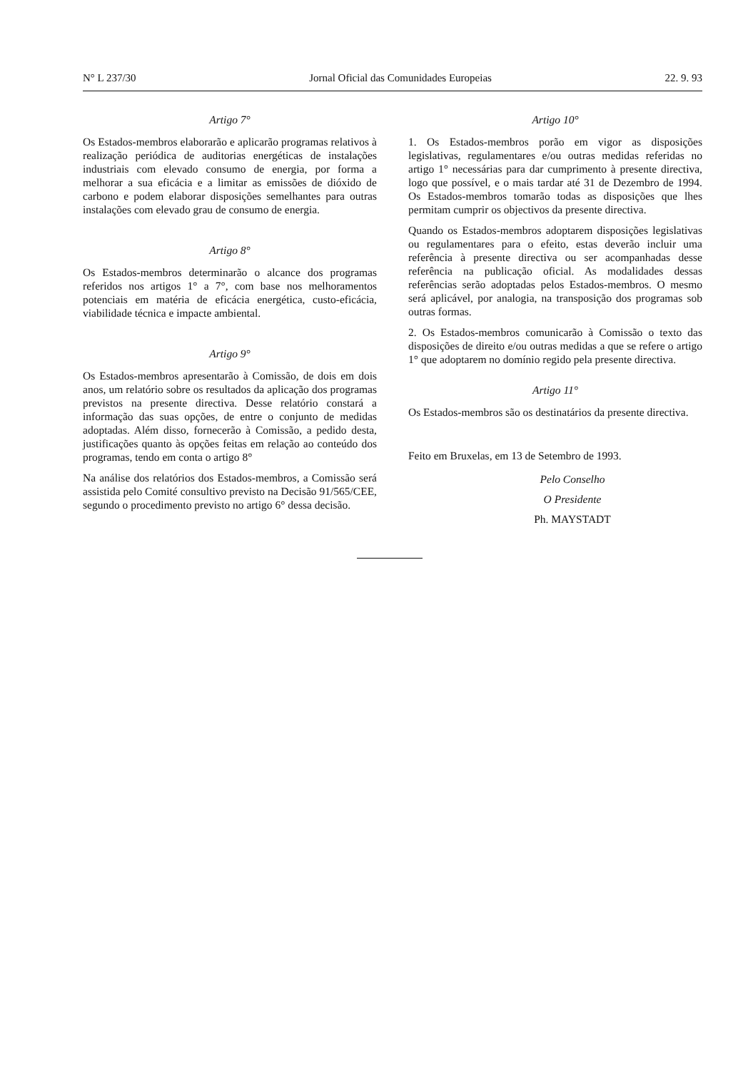N° L 237/30 Jornal Oficial das Comunidades Europeias 22. 9. 93
Artigo 7°
Os Estados-membros elaborarão e aplicarão programas relativos à realização periódica de auditorias energéticas de instalações industriais com elevado consumo de energia, por forma a melhorar a sua eficácia e a limitar as emissões de dióxido de carbono e podem elaborar disposições semelhantes para outras instalações com elevado grau de consumo de energia.
Artigo 8°
Os Estados-membros determinarão o alcance dos programas referidos nos artigos 1° a 7°, com base nos melhoramentos potenciais em matéria de eficácia energética, custo-eficácia, viabilidade técnica e impacte ambiental.
Artigo 9°
Os Estados-membros apresentarão à Comissão, de dois em dois anos, um relatório sobre os resultados da aplicação dos programas previstos na presente directiva. Desse relatório constará a informação das suas opções, de entre o conjunto de medidas adoptadas. Além disso, fornecerão à Comissão, a pedido desta, justificações quanto às opções feitas em relação ao conteúdo dos programas, tendo em conta o artigo 8°
Na análise dos relatórios dos Estados-membros, a Comissão será assistida pelo Comité consultivo previsto na Decisão 91/565/CEE, segundo o procedimento previsto no artigo 6° dessa decisão.
Artigo 10°
1. Os Estados-membros porão em vigor as disposições legislativas, regulamentares e/ou outras medidas referidas no artigo 1° necessárias para dar cumprimento à presente directiva, logo que possível, e o mais tardar até 31 de Dezembro de 1994. Os Estados-membros tomarão todas as disposições que lhes permitam cumprir os objectivos da presente directiva.
Quando os Estados-membros adoptarem disposições legislativas ou regulamentares para o efeito, estas deverão incluir uma referência à presente directiva ou ser acompanhadas desse referência na publicação oficial. As modalidades dessas referências serão adoptadas pelos Estados-membros. O mesmo será aplicável, por analogia, na transposição dos programas sob outras formas.
2. Os Estados-membros comunicarão à Comissão o texto das disposições de direito e/ou outras medidas a que se refere o artigo 1° que adoptarem no domínio regido pela presente directiva.
Artigo 11°
Os Estados-membros são os destinatários da presente directiva.
Feito em Bruxelas, em 13 de Setembro de 1993.
Pelo Conselho
O Presidente
Ph. MAYSTADT